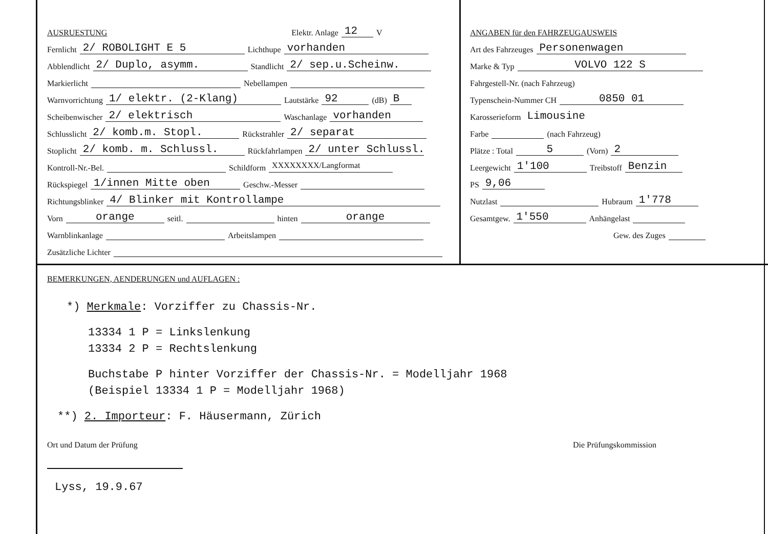AUSRUESTUNG Elektr. Anlage 12 V
Fernlicht 2/ ROBOLIGHT E 5 Lichthupe vorhanden
Abblendlicht 2/ Duplo, asymm. Standlicht 2/ sep.u.Scheinw.
Markierlicht Nebellampen
Warnvorrichtung 1/ elektr. (2-Klang) Lautstärke 92 (dB) B
Scheibenwischer 2/ elektrisch Waschanlage vorhanden
Schlusslicht 2/ komb.m. Stopl. Rückstrahler 2/ separat
Stoplicht 2/ komb. m. Schlussl. Rückfahrlampen 2/ unter Schlussl.
Kontroll-Nr.-Bel. Schildform XXXXXXXX/Langformat
Rückspiegel 1/innen Mitte oben Geschw.-Messer
Richtungsblinker 4/ Blinker mit Kontrollampe
Vorn orange seitl. hinten orange
Warnblinkanlage Arbeitslampen
Zusätzliche Lichter
ANGABEN für den FAHRZEUGAUSWEIS
Art des Fahrzeuges Personenwagen
Marke & Typ VOLVO 122 S
Fahrgestell-Nr. (nach Fahrzeug)
Typenschein-Nummer CH 0850 01
Karosserieform Limousine
Farbe (nach Fahrzeug)
Plätze : Total 5 (Vorn) 2
Leergewicht 1'100 Treibstoff Benzin
PS 9,06
Nutzlast Hubraum 1'778
Gesamtgew. 1'550 Anhängelast
Gew. des Zuges
BEMERKUNGEN, AENDERUNGEN und AUFLAGEN :
*) Merkmale: Vorziffer zu Chassis-Nr.
13334 1 P = Linkslenkung
13334 2 P = Rechtslenkung
Buchstabe P hinter Vorziffer der Chassis-Nr. = Modelljahr 1968
(Beispiel 13334 1 P = Modelljahr 1968)
**) 2. Importeur: F. Häusermann, Zürich
Ort und Datum der Prüfung Die Prüfungskommission
Lyss, 19.9.67